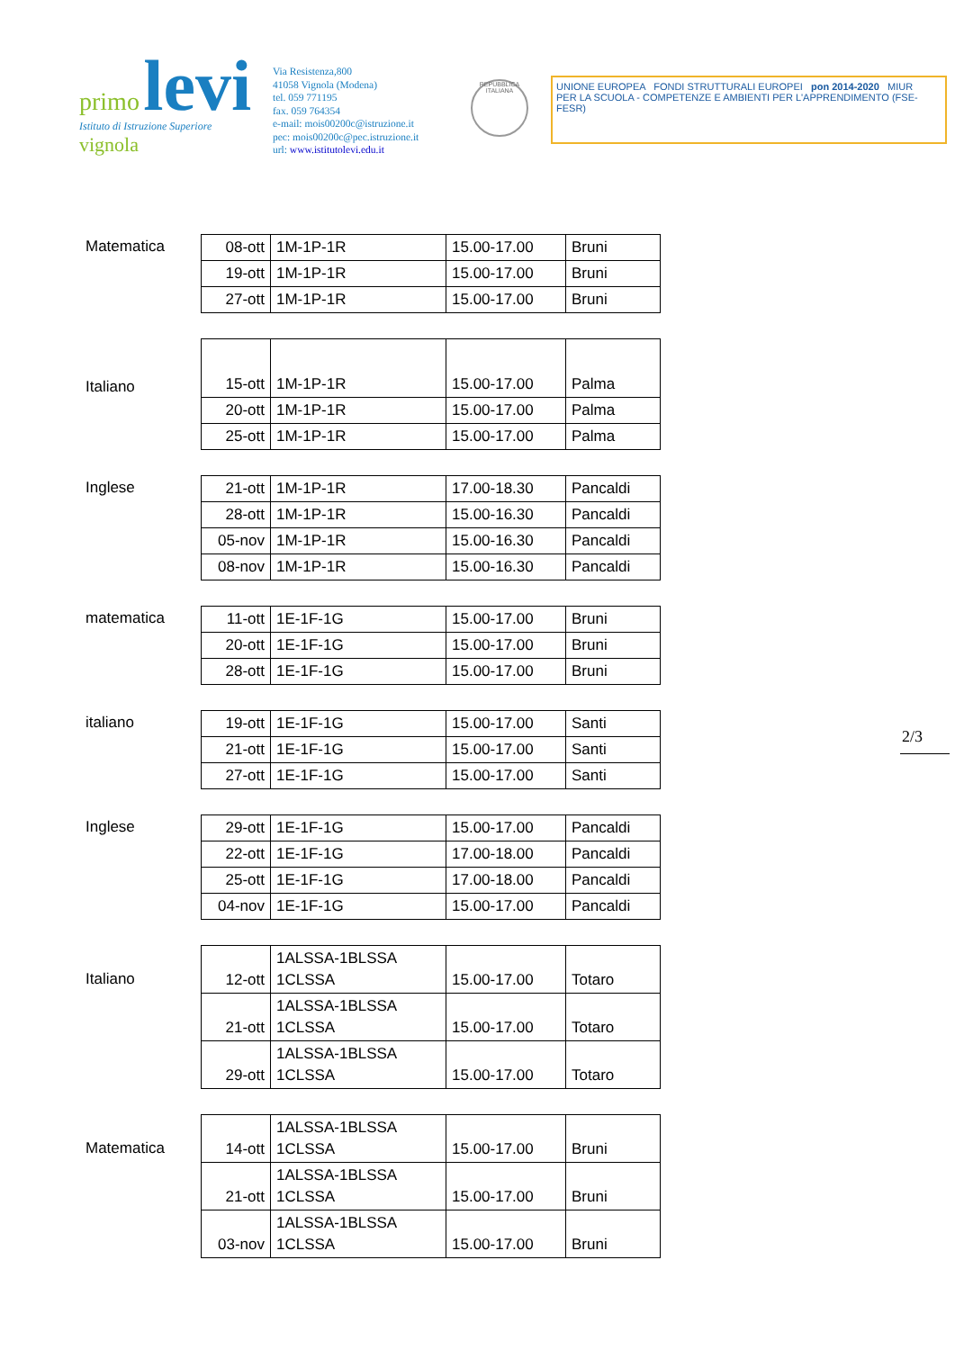primo levi
Istituto di Istruzione Superiore vignola
Via Resistenza,800
41058 Vignola (Modena)
tel. 059 771195
fax. 059 764354
e-mail: mois00200c@istruzione.it
pec: mois00200c@pec.istruzione.it
url: www.istitutolevi.edu.it
REPUBBLICA ITALIANA
UNIONE EUROPEA FONDI STRUTTURALI EUROPEI pon 2014-2020 MIUR
PER LA SCUOLA - COMPETENZE E AMBIENTI PER L'APPRENDIMENTO (FSE-FESR)
2/3
Matematica
| 08-ott | 1M-1P-1R | 15.00-17.00 | Bruni |
| 19-ott | 1M-1P-1R | 15.00-17.00 | Bruni |
| 27-ott | 1M-1P-1R | 15.00-17.00 | Bruni |
Italiano
| 15-ott | 1M-1P-1R | 15.00-17.00 | Palma |
| 20-ott | 1M-1P-1R | 15.00-17.00 | Palma |
| 25-ott | 1M-1P-1R | 15.00-17.00 | Palma |
Inglese
| 21-ott | 1M-1P-1R | 17.00-18.30 | Pancaldi |
| 28-ott | 1M-1P-1R | 15.00-16.30 | Pancaldi |
| 05-nov | 1M-1P-1R | 15.00-16.30 | Pancaldi |
| 08-nov | 1M-1P-1R | 15.00-16.30 | Pancaldi |
matematica
| 11-ott | 1E-1F-1G | 15.00-17.00 | Bruni |
| 20-ott | 1E-1F-1G | 15.00-17.00 | Bruni |
| 28-ott | 1E-1F-1G | 15.00-17.00 | Bruni |
italiano
| 19-ott | 1E-1F-1G | 15.00-17.00 | Santi |
| 21-ott | 1E-1F-1G | 15.00-17.00 | Santi |
| 27-ott | 1E-1F-1G | 15.00-17.00 | Santi |
Inglese
| 29-ott | 1E-1F-1G | 15.00-17.00 | Pancaldi |
| 22-ott | 1E-1F-1G | 17.00-18.00 | Pancaldi |
| 25-ott | 1E-1F-1G | 17.00-18.00 | Pancaldi |
| 04-nov | 1E-1F-1G | 15.00-17.00 | Pancaldi |
Italiano
| 12-ott | 1ALSSA-1BLSSA 1CLSSA | 15.00-17.00 | Totaro |
| 21-ott | 1ALSSA-1BLSSA 1CLSSA | 15.00-17.00 | Totaro |
| 29-ott | 1ALSSA-1BLSSA 1CLSSA | 15.00-17.00 | Totaro |
Matematica
| 14-ott | 1ALSSA-1BLSSA 1CLSSA | 15.00-17.00 | Bruni |
| 21-ott | 1ALSSA-1BLSSA 1CLSSA | 15.00-17.00 | Bruni |
| 03-nov | 1ALSSA-1BLSSA 1CLSSA | 15.00-17.00 | Bruni |